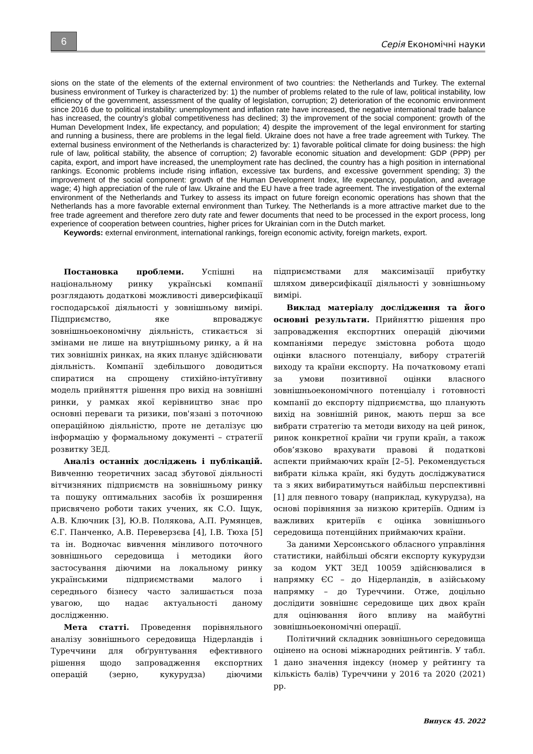6
Серія Економічні науки
sions on the state of the elements of the external environment of two countries: the Netherlands and Turkey. The external business environment of Turkey is characterized by: 1) the number of problems related to the rule of law, political instability, low efficiency of the government, assessment of the quality of legislation, corruption; 2) deterioration of the economic environment since 2016 due to political instability: unemployment and inflation rate have increased, the negative international trade balance has increased, the country's global competitiveness has declined; 3) the improvement of the social component: growth of the Human Development Index, life expectancy, and population; 4) despite the improvement of the legal environment for starting and running a business, there are problems in the legal field. Ukraine does not have a free trade agreement with Turkey. The external business environment of the Netherlands is characterized by: 1) favorable political climate for doing business: the high rule of law, political stability, the absence of corruption; 2) favorable economic situation and development: GDP (PPP) per capita, export, and import have increased, the unemployment rate has declined, the country has a high position in international rankings. Economic problems include rising inflation, excessive tax burdens, and excessive government spending; 3) the improvement of the social component: growth of the Human Development Index, life expectancy, population, and average wage; 4) high appreciation of the rule of law. Ukraine and the EU have a free trade agreement. The investigation of the external environment of the Netherlands and Turkey to assess its impact on future foreign economic operations has shown that the Netherlands has a more favorable external environment than Turkey. The Netherlands is a more attractive market due to the free trade agreement and therefore zero duty rate and fewer documents that need to be processed in the export process, long experience of cooperation between countries, higher prices for Ukrainian corn in the Dutch market.
Keywords: external environment, international rankings, foreign economic activity, foreign markets, export.
Постановка проблеми. Успішні на національному ринку українські компанії розглядають додаткові можливості диверсифікації господарської діяльності у зовнішньому вимірі. Підприємство, яке впроваджує зовнішньоекономічну діяльність, стикається зі змінами не лише на внутрішньому ринку, а й на тих зовнішніх ринках, на яких планує здійснювати діяльність. Компанії здебільшого доводиться спиратися на спрощену стихійно-інтуїтивну модель прийняття рішення про вихід на зовнішні ринки, у рамках якої керівництво знає про основні переваги та ризики, пов'язані з поточною операційною діяльністю, проте не деталізує цю інформацію у формальному документі – стратегії розвитку ЗЕД.
Аналіз останніх досліджень і публікацій. Вивченню теоретичних засад збутової діяльності вітчизняних підприємств на зовнішньому ринку та пошуку оптимальних засобів їх розширення присвячено роботи таких учених, як С.О. Іщук, А.В. Ключник [3], Ю.В. Полякова, А.П. Румянцев, Є.Г. Панченко, А.В. Переверзєва [4], І.В. Тюха [5] та ін. Водночас вивчення мінливого поточного зовнішнього середовища і методики його застосування діючими на локальному ринку українськими підприємствами малого і середнього бізнесу часто залишається поза увагою, що надає актуальності даному дослідженню.
Мета статті. Проведення порівняльного аналізу зовнішнього середовища Нідерландів і Туреччини для обґрунтування ефективного рішення щодо запровадження експортних операцій (зерно, кукурудза) діючими підприємствами для максимізації прибутку шляхом диверсифікації діяльності у зовнішньому вимірі.
Виклад матеріалу дослідження та його основні результати. Прийняттю рішення про запровадження експортних операцій діючими компаніями передує змістовна робота щодо оцінки власного потенціалу, вибору стратегій виходу та країни експорту. На початковому етапі за умови позитивної оцінки власного зовнішньоекономічного потенціалу і готовності компанії до експорту підприємства, що планують вихід на зовнішній ринок, мають перш за все вибрати стратегію та методи виходу на цей ринок, ринок конкретної країни чи групи країн, а також обов’язково врахувати правові й податкові аспекти приймаючих країн [2–5]. Рекомендується вибрати кілька країн, які будуть досліджуватися та з яких вибиратимуться найбільш перспективні [1] для певного товару (наприклад, кукурудза), на основі порівняння за низкою критеріїв. Одним із важливих критеріїв є оцінка зовнішнього середовища потенційних приймаючих країни.
За даними Херсонського обласного управління статистики, найбільші обсяги експорту кукурудзи за кодом УКТ ЗЕД 10059 здійснювалися в напрямку ЄС – до Нідерландів, в азійському напрямку – до Туреччини. Отже, доцільно дослідити зовнішнє середовище цих двох країн для оцінювання його впливу на майбутні зовнішньоекономічні операції.
Політичний складник зовнішнього середовища оцінено на основі міжнародних рейтингів. У табл. 1 дано значення індексу (номер у рейтингу та кількість балів) Туреччини у 2016 та 2020 (2021) рр.
Випуск 45. 2022